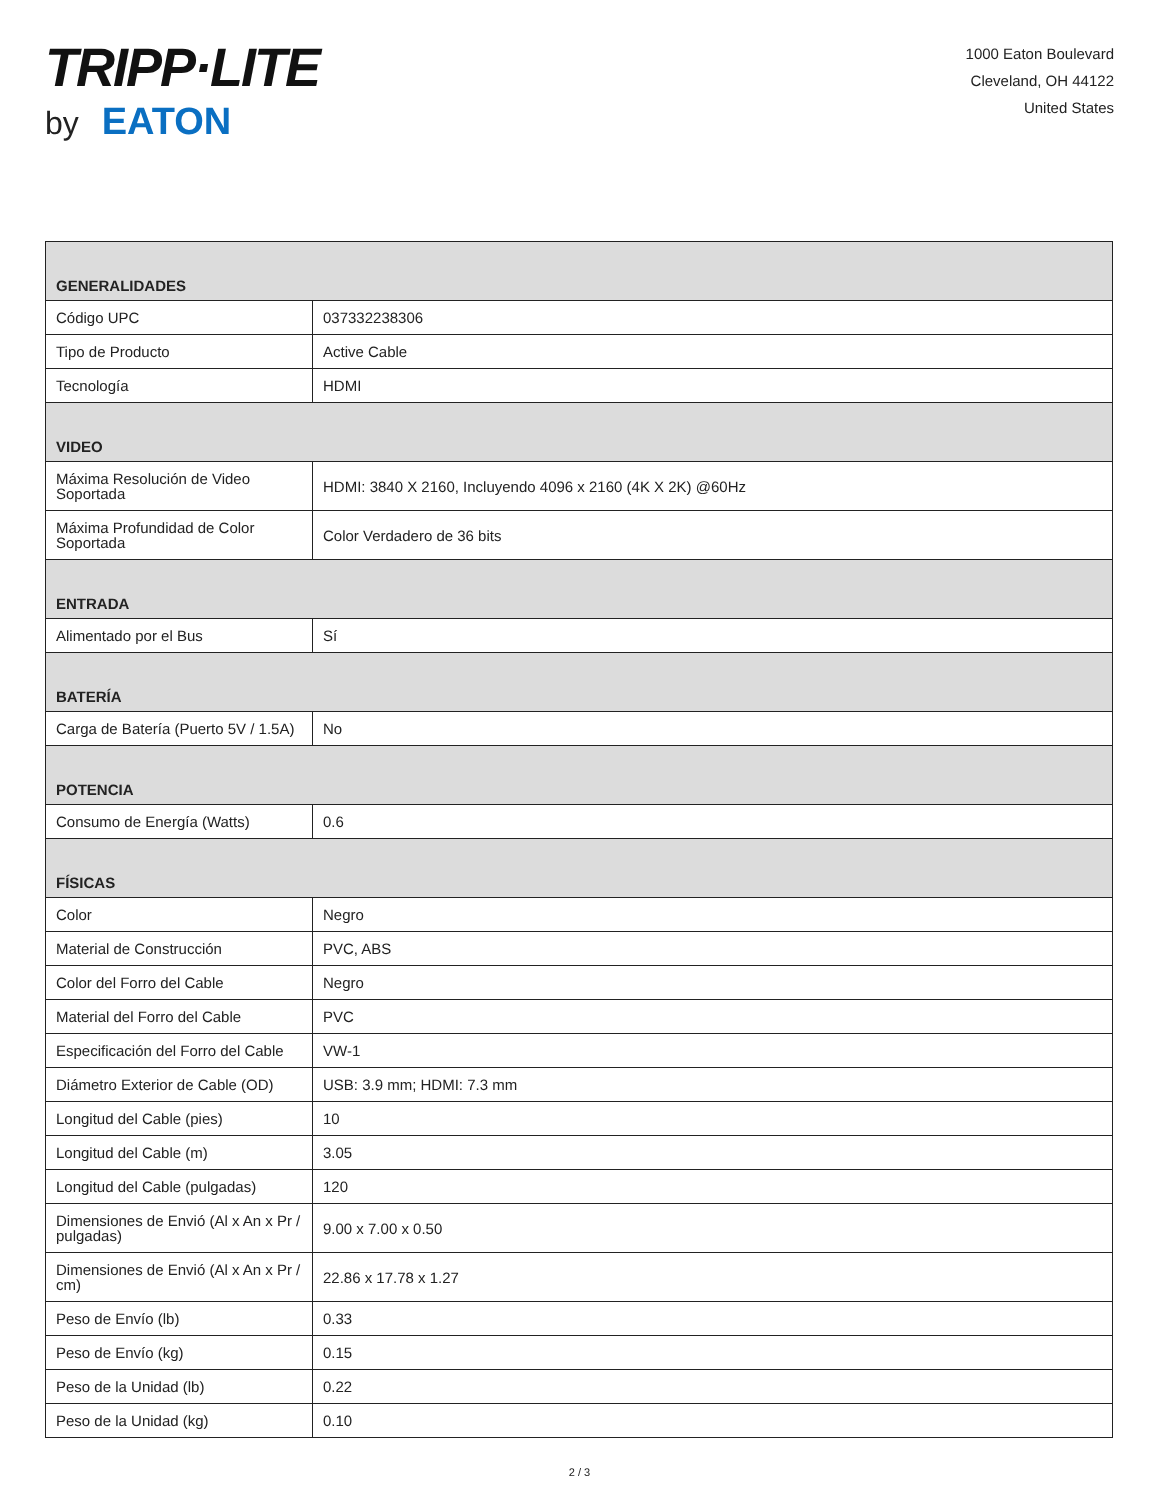TRIPP·LITE
by EATON
1000 Eaton Boulevard
Cleveland, OH 44122
United States
| GENERALIDADES | |
| --- | --- |
| Código UPC | 037332238306 |
| Tipo de Producto | Active Cable |
| Tecnología | HDMI |
| VIDEO | |
| Máxima Resolución de Video Soportada | HDMI: 3840 X 2160, Incluyendo 4096 x 2160 (4K X 2K) @60Hz |
| Máxima Profundidad de Color Soportada | Color Verdadero de 36 bits |
| ENTRADA | |
| Alimentado por el Bus | Sí |
| BATERÍA | |
| Carga de Batería (Puerto 5V / 1.5A) | No |
| POTENCIA | |
| Consumo de Energía (Watts) | 0.6 |
| FÍSICAS | |
| Color | Negro |
| Material de Construcción | PVC, ABS |
| Color del Forro del Cable | Negro |
| Material del Forro del Cable | PVC |
| Especificación del Forro del Cable | VW-1 |
| Diámetro Exterior de Cable (OD) | USB: 3.9 mm; HDMI: 7.3 mm |
| Longitud del Cable (pies) | 10 |
| Longitud del Cable (m) | 3.05 |
| Longitud del Cable (pulgadas) | 120 |
| Dimensiones de Envió (Al x An x Pr / pulgadas) | 9.00 x 7.00 x 0.50 |
| Dimensiones de Envió (Al x An x Pr / cm) | 22.86 x 17.78 x 1.27 |
| Peso de Envío (lb) | 0.33 |
| Peso de Envío (kg) | 0.15 |
| Peso de la Unidad (lb) | 0.22 |
| Peso de la Unidad (kg) | 0.10 |
2 / 3